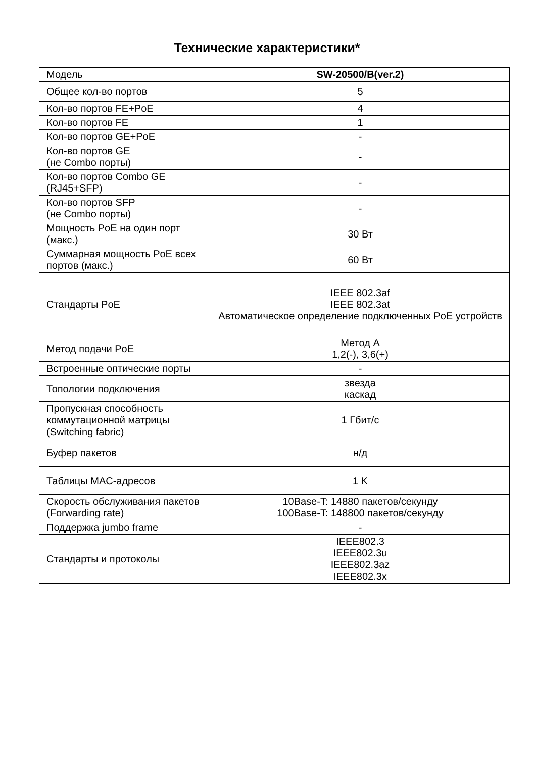Технические характеристики*
| Модель | SW-20500/B(ver.2) |
| Общее кол-во портов | 5 |
| Кол-во портов FE+PoE | 4 |
| Кол-во портов FE | 1 |
| Кол-во портов GE+PoE | - |
| Кол-во портов GE (не Combo порты) | - |
| Кол-во портов Combo GE (RJ45+SFP) | - |
| Кол-во портов SFP (не Combo порты) | - |
| Мощность PoE на один порт (макс.) | 30 Вт |
| Суммарная мощность PoE всех портов (макс.) | 60 Вт |
| Стандарты PoE | IEEE 802.3af IEEE 802.3at Автоматическое определение подключенных PoE устройств |
| Метод подачи PoE | Метод A 1,2(-), 3,6(+) |
| Встроенные оптические порты | - |
| Топологии подключения | звезда каскад |
| Пропускная способность коммутационной матрицы (Switching fabric) | 1 Гбит/с |
| Буфер пакетов | н/д |
| Таблицы MAC-адресов | 1 K |
| Скорость обслуживания пакетов (Forwarding rate) | 10Base-T: 14880 пакетов/секунду 100Base-T: 148800 пакетов/секунду |
| Поддержка jumbo frame | - |
| Стандарты и протоколы | IEEE802.3 IEEE802.3u IEEE802.3az IEEE802.3x |